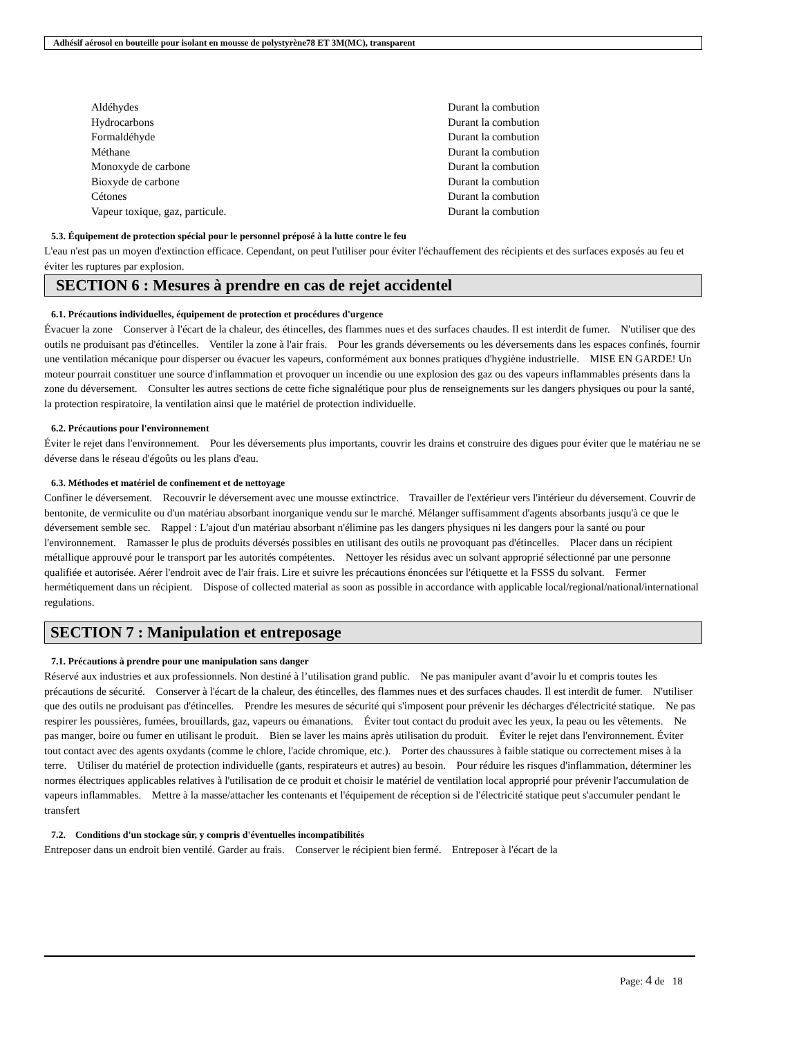Adhésif aérosol en bouteille pour isolant en mousse de polystyrène78 ET 3M(MC), transparent
| Aldéhydes | Durant la combution |
| Hydrocarbons | Durant la combution |
| Formaldéhyde | Durant la combution |
| Méthane | Durant la combution |
| Monoxyde de carbone | Durant la combution |
| Bioxyde de carbone | Durant la combution |
| Cétones | Durant la combution |
| Vapeur toxique, gaz, particule. | Durant la combution |
5.3. Équipement de protection spécial pour le personnel préposé à la lutte contre le feu
L'eau n'est pas un moyen d'extinction efficace. Cependant, on peut l'utiliser pour éviter l'échauffement des récipients et des surfaces exposés au feu et éviter les ruptures par explosion.
SECTION 6 : Mesures à prendre en cas de rejet accidentel
6.1. Précautions individuelles, équipement de protection et procédures d'urgence
Évacuer la zone Conserver à l'écart de la chaleur, des étincelles, des flammes nues et des surfaces chaudes. Il est interdit de fumer. N'utiliser que des outils ne produisant pas d'étincelles. Ventiler la zone à l'air frais. Pour les grands déversements ou les déversements dans les espaces confinés, fournir une ventilation mécanique pour disperser ou évacuer les vapeurs, conformément aux bonnes pratiques d'hygiène industrielle. MISE EN GARDE! Un moteur pourrait constituer une source d'inflammation et provoquer un incendie ou une explosion des gaz ou des vapeurs inflammables présents dans la zone du déversement. Consulter les autres sections de cette fiche signalétique pour plus de renseignements sur les dangers physiques ou pour la santé, la protection respiratoire, la ventilation ainsi que le matériel de protection individuelle.
6.2. Précautions pour l'environnement
Éviter le rejet dans l'environnement. Pour les déversements plus importants, couvrir les drains et construire des digues pour éviter que le matériau ne se déverse dans le réseau d'égoûts ou les plans d'eau.
6.3. Méthodes et matériel de confinement et de nettoyage
Confiner le déversement. Recouvrir le déversement avec une mousse extinctrice. Travailler de l'extérieur vers l'intérieur du déversement. Couvrir de bentonite, de vermiculite ou d'un matériau absorbant inorganique vendu sur le marché. Mélanger suffisamment d'agents absorbants jusqu'à ce que le déversement semble sec. Rappel : L'ajout d'un matériau absorbant n'élimine pas les dangers physiques ni les dangers pour la santé ou pour l'environnement. Ramasser le plus de produits déversés possibles en utilisant des outils ne provoquant pas d'étincelles. Placer dans un récipient métallique approuvé pour le transport par les autorités compétentes. Nettoyer les résidus avec un solvant approprié sélectionné par une personne qualifiée et autorisée. Aérer l'endroit avec de l'air frais. Lire et suivre les précautions énoncées sur l'étiquette et la FSSS du solvant. Fermer hermétiquement dans un récipient. Dispose of collected material as soon as possible in accordance with applicable local/regional/national/international regulations.
SECTION 7 : Manipulation et entreposage
7.1. Précautions à prendre pour une manipulation sans danger
Réservé aux industries et aux professionnels. Non destiné à l’utilisation grand public. Ne pas manipuler avant d’avoir lu et compris toutes les précautions de sécurité. Conserver à l'écart de la chaleur, des étincelles, des flammes nues et des surfaces chaudes. Il est interdit de fumer. N'utiliser que des outils ne produisant pas d'étincelles. Prendre les mesures de sécurité qui s'imposent pour prévenir les décharges d'électricité statique. Ne pas respirer les poussières, fumées, brouillards, gaz, vapeurs ou émanations. Éviter tout contact du produit avec les yeux, la peau ou les vêtements. Ne pas manger, boire ou fumer en utilisant le produit. Bien se laver les mains après utilisation du produit. Éviter le rejet dans l'environnement. Éviter tout contact avec des agents oxydants (comme le chlore, l'acide chromique, etc.). Porter des chaussures à faible statique ou correctement mises à la terre. Utiliser du matériel de protection individuelle (gants, respirateurs et autres) au besoin. Pour réduire les risques d'inflammation, déterminer les normes électriques applicables relatives à l'utilisation de ce produit et choisir le matériel de ventilation local approprié pour prévenir l'accumulation de vapeurs inflammables. Mettre à la masse/attacher les contenants et l'équipement de réception si de l'électricité statique peut s'accumuler pendant le transfert
7.2. Conditions d'un stockage sûr, y compris d'éventuelles incompatibilités
Entreposer dans un endroit bien ventilé. Garder au frais. Conserver le récipient bien fermé. Entreposer à l'écart de la
Page: 4 de 18